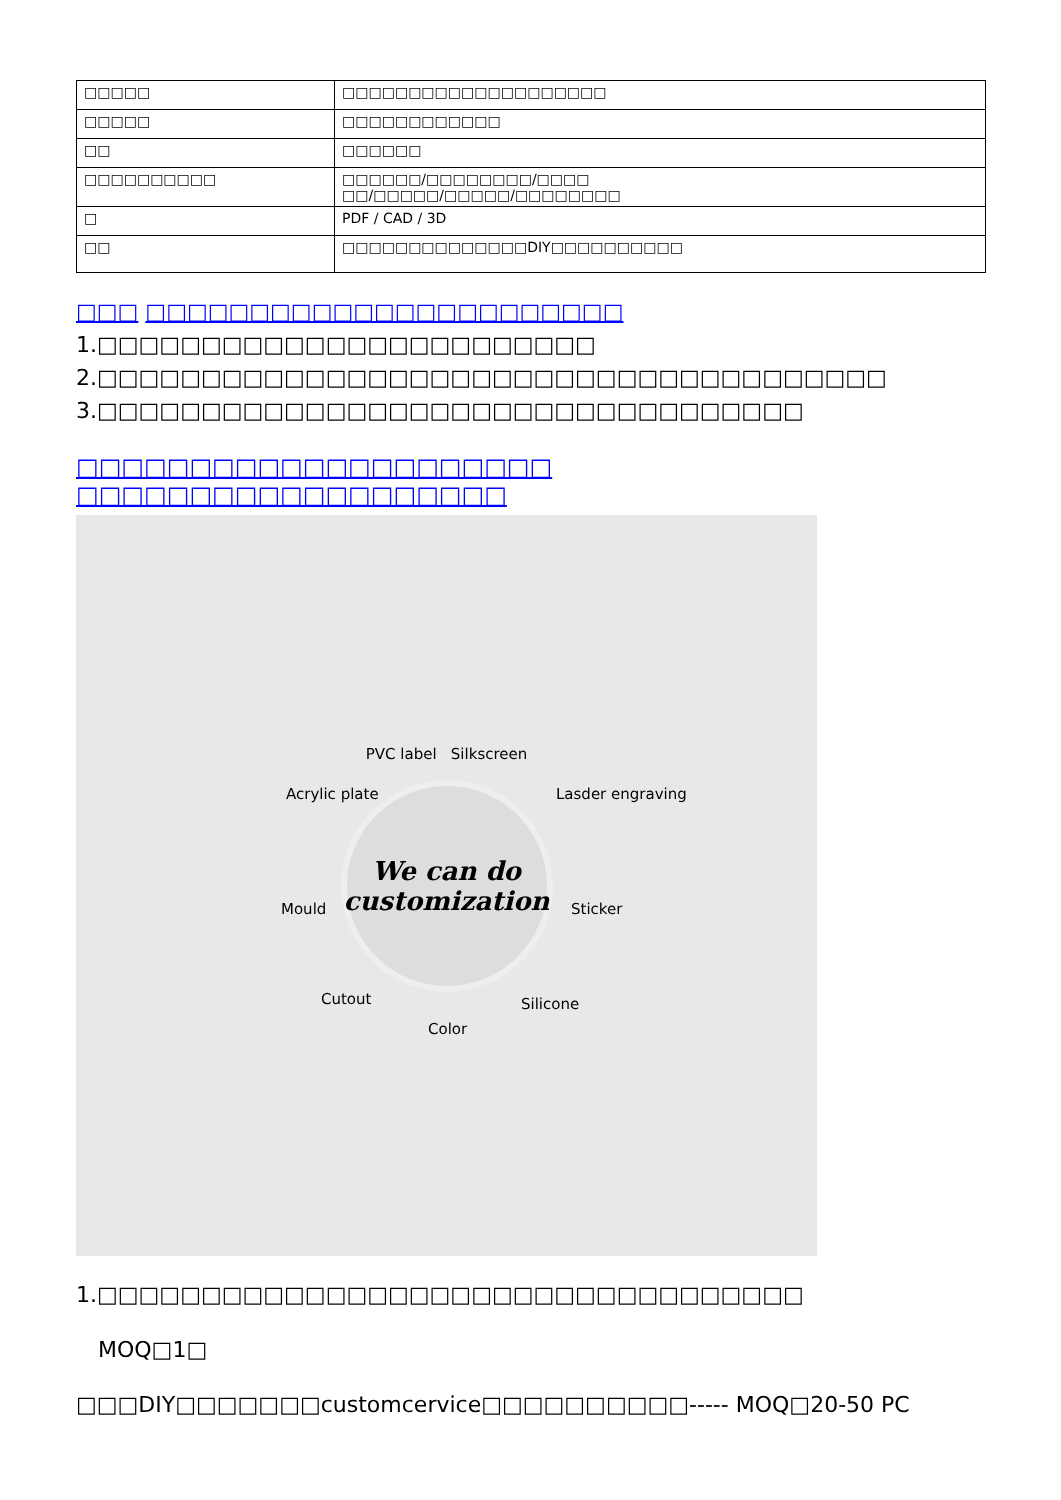| □□□□□ | □□□□□□□□□□□□□□□□□□□□ |
| □□□□□ | □□□□□□□□□□□□ |
| □□ | □□□□□□ |
| □□□□□□□□□□ | □□□□□□/□□□□□□□□/□□□□ □□/□□□□□/□□□□□/□□□□□□□□ |
| □ | PDF / CAD / 3D |
| □□ | □□□□□□□□□□□□□□DIY□□□□□□□□□□ |
□□□ □□□□□□□□□□□□□□□□□□□□□□□
1.□□□□□□□□□□□□□□□□□□□□□□□□
2.□□□□□□□□□□□□□□□□□□□□□□□□□□□□□□□□□□□□□□
3.□□□□□□□□□□□□□□□□□□□□□□□□□□□□□□□□□□
□□□□□□□□□□□□□□□□□□□□□ □□□□□□□□□□□□□□□□□□□
PVC label Silkscreen
We can do
customization
Acrylic plate Lasder engraving
Mould Sticker
Cutout
Color
Silicone
1.□□□□□□□□□□□□□□□□□□□□□□□□□□□□□□□□□□
MOQ□1□
□□□DIY□□□□□□□customcervice□□□□□□□□□□----- MOQ□20-50 PC